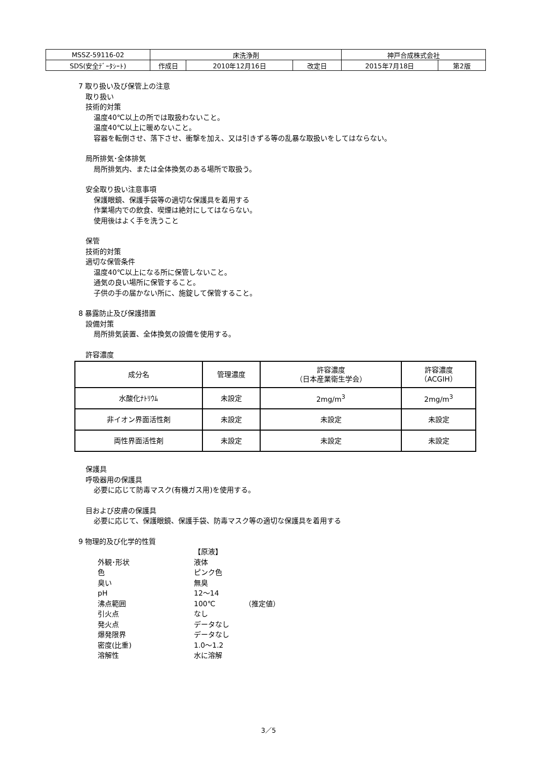| MSSZ-59116-02 | 床洗浄剤 | | | 神戸合成株式会社 | |
| SDS(安全ﾃﾞｰﾀｼｰﾄ) | 作成日 | 2010年12月16日 | 改定日 | 2015年7月18日 | 第2版 |
7 取り扱い及び保管上の注意
取り扱い
技術的対策
温度40℃以上の所では取扱わないこと。
温度40℃以上に暖めないこと。
容器を転倒させ、落下させ、衝撃を加え、又は引きずる等の乱暴な取扱いをしてはならない。
局所排気･全体排気
局所排気内、または全体換気のある場所で取扱う。
安全取り扱い注意事項
保護眼鏡、保護手袋等の適切な保護具を着用する
作業場内での飲食、喫煙は絶対にしてはならない。
使用後はよく手を洗うこと
保管
技術的対策
適切な保管条件
温度40℃以上になる所に保管しないこと。
通気の良い場所に保管すること。
子供の手の届かない所に、施錠して保管すること。
8 暴露防止及び保護措置
設備対策
局所排気装置、全体換気の設備を使用する。
許容濃度
| 成分名 | 管理濃度 | 許容濃度 （日本産業衛生学会） | 許容濃度 （ACGIH） |
| --- | --- | --- | --- |
| 水酸化ﾅﾄﾘｳﾑ | 未設定 | 2mg/m<sup>3</sup> | 2mg/m<sup>3</sup> |
| 非イオン界面活性剤 | 未設定 | 未設定 | 未設定 |
| 両性界面活性剤 | 未設定 | 未設定 | 未設定 |
保護具
呼吸器用の保護具
必要に応じて防毒マスク(有機ガス用)を使用する。
目および皮膚の保護具
必要に応じて、保護眼鏡、保護手袋、防毒マスク等の適切な保護具を着用する
9 物理的及び化学的性質
【原液】
外観･形状
液体
色
ピンク色
臭い
無臭
pH
12～14
沸点範囲
100℃
（推定値）
引火点
なし
発火点
データなし
爆発限界
データなし
密度(比重)
1.0～1.2
溶解性
水に溶解
3／5